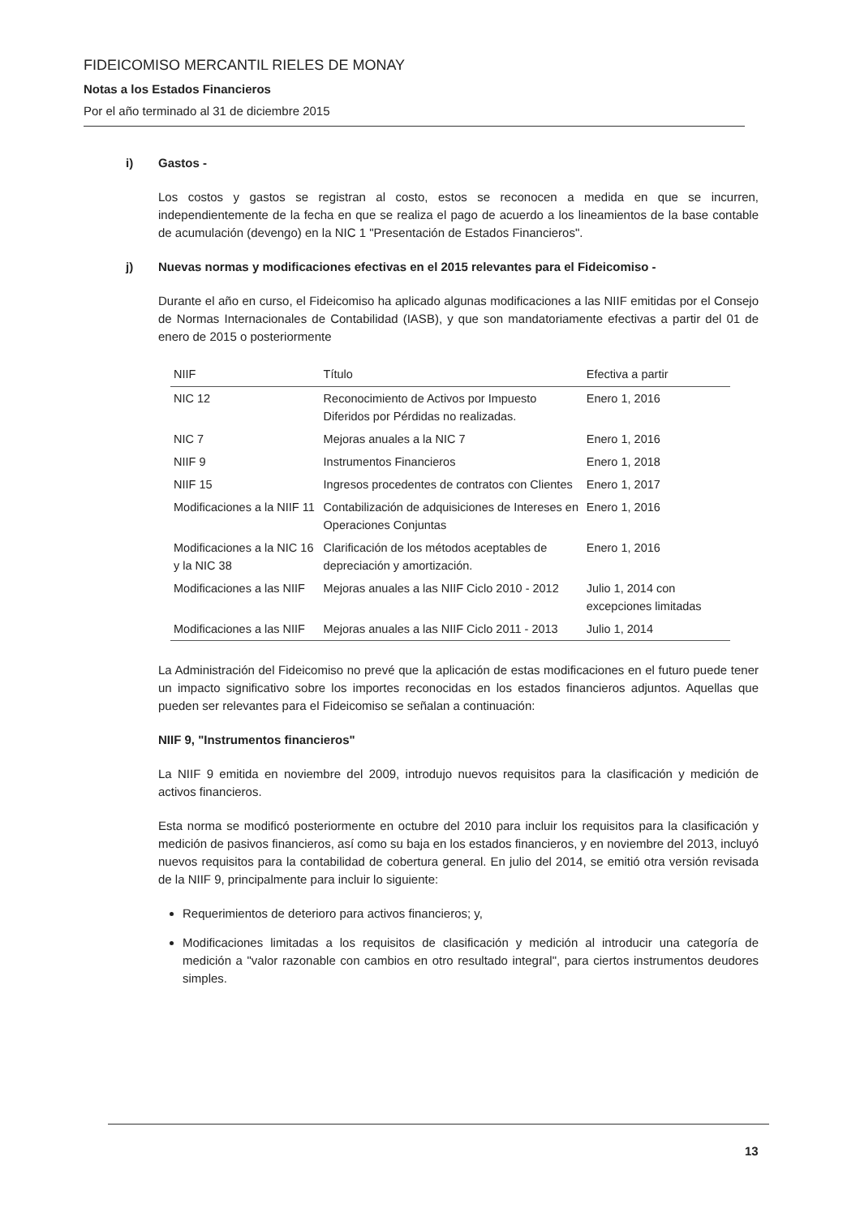FIDEICOMISO MERCANTIL RIELES DE MONAY
Notas a los Estados Financieros
Por el año terminado al 31 de diciembre 2015
i) Gastos -
Los costos y gastos se registran al costo, estos se reconocen a medida en que se incurren, independientemente de la fecha en que se realiza el pago de acuerdo a los lineamientos de la base contable de acumulación (devengo) en la NIC 1 "Presentación de Estados Financieros".
j) Nuevas normas y modificaciones efectivas en el 2015 relevantes para el Fideicomiso -
Durante el año en curso, el Fideicomiso ha aplicado algunas modificaciones a las NIIF emitidas por el Consejo de Normas Internacionales de Contabilidad (IASB), y que son mandatoriamente efectivas a partir del 01 de enero de 2015 o posteriormente
| NIIF | Título | Efectiva a partir |
| --- | --- | --- |
| NIC 12 | Reconocimiento de Activos por Impuesto Diferidos por Pérdidas no realizadas. | Enero 1, 2016 |
| NIC 7 | Mejoras anuales a la NIC 7 | Enero 1, 2016 |
| NIIF 9 | Instrumentos Financieros | Enero 1, 2018 |
| NIIF 15 | Ingresos procedentes de contratos con Clientes | Enero 1, 2017 |
| Modificaciones a la NIIF 11 | Contabilización de adquisiciones de Intereses en Operaciones Conjuntas | Enero 1, 2016 |
| Modificaciones a la NIC 16 y la NIC 38 | Clarificación de los métodos aceptables de depreciación y amortización. | Enero 1, 2016 |
| Modificaciones a las NIIF | Mejoras anuales a las NIIF Ciclo 2010 - 2012 | Julio 1, 2014 con excepciones limitadas |
| Modificaciones a las NIIF | Mejoras anuales a las NIIF Ciclo 2011 - 2013 | Julio 1, 2014 |
La Administración del Fideicomiso no prevé que la aplicación de estas modificaciones en el futuro puede tener un impacto significativo sobre los importes reconocidas en los estados financieros adjuntos. Aquellas que pueden ser relevantes para el Fideicomiso se señalan a continuación:
NIIF 9, "Instrumentos financieros"
La NIIF 9 emitida en noviembre del 2009, introdujo nuevos requisitos para la clasificación y medición de activos financieros.
Esta norma se modificó posteriormente en octubre del 2010 para incluir los requisitos para la clasificación y medición de pasivos financieros, así como su baja en los estados financieros, y en noviembre del 2013, incluyó nuevos requisitos para la contabilidad de cobertura general. En julio del 2014, se emitió otra versión revisada de la NIIF 9, principalmente para incluir lo siguiente:
Requerimientos de deterioro para activos financieros; y,
Modificaciones limitadas a los requisitos de clasificación y medición al introducir una categoría de medición a "valor razonable con cambios en otro resultado integral", para ciertos instrumentos deudores simples.
13